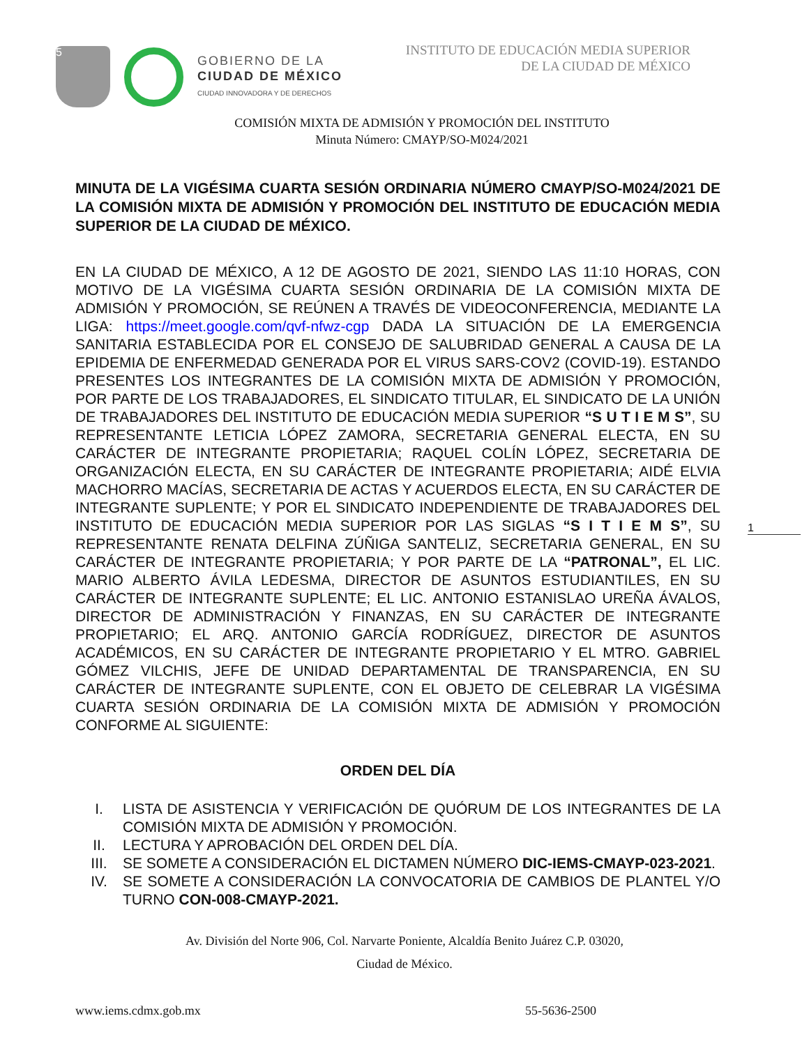5
GOBIERNO DE LA
CIUDAD DE MÉXICO
CIUDAD INNOVADORA Y DE DERECHOS
INSTITUTO DE EDUCACIÓN MEDIA SUPERIOR
DE LA CIUDAD DE MÉXICO
COMISIÓN MIXTA DE ADMISIÓN Y PROMOCIÓN DEL INSTITUTO
Minuta Número: CMAYP/SO-M024/2021
MINUTA DE LA VIGÉSIMA CUARTA SESIÓN ORDINARIA NÚMERO CMAYP/SO-M024/2021 DE LA COMISIÓN MIXTA DE ADMISIÓN Y PROMOCIÓN DEL INSTITUTO DE EDUCACIÓN MEDIA SUPERIOR DE LA CIUDAD DE MÉXICO.
EN LA CIUDAD DE MÉXICO, A 12 DE AGOSTO DE 2021, SIENDO LAS 11:10 HORAS, CON MOTIVO DE LA VIGÉSIMA CUARTA SESIÓN ORDINARIA DE LA COMISIÓN MIXTA DE ADMISIÓN Y PROMOCIÓN, SE REÚNEN A TRAVÉS DE VIDEOCONFERENCIA, MEDIANTE LA LIGA: https://meet.google.com/qvf-nfwz-cgp DADA LA SITUACIÓN DE LA EMERGENCIA SANITARIA ESTABLECIDA POR EL CONSEJO DE SALUBRIDAD GENERAL A CAUSA DE LA EPIDEMIA DE ENFERMEDAD GENERADA POR EL VIRUS SARS-COV2 (COVID-19). ESTANDO PRESENTES LOS INTEGRANTES DE LA COMISIÓN MIXTA DE ADMISIÓN Y PROMOCIÓN, POR PARTE DE LOS TRABAJADORES, EL SINDICATO TITULAR, EL SINDICATO DE LA UNIÓN DE TRABAJADORES DEL INSTITUTO DE EDUCACIÓN MEDIA SUPERIOR “S U T I E M S”, SU REPRESENTANTE LETICIA LÓPEZ ZAMORA, SECRETARIA GENERAL ELECTA, EN SU CARÁCTER DE INTEGRANTE PROPIETARIA; RAQUEL COLÍN LÓPEZ, SECRETARIA DE ORGANIZACIÓN ELECTA, EN SU CARÁCTER DE INTEGRANTE PROPIETARIA; AIDÉ ELVIA MACHORRO MACÍAS, SECRETARIA DE ACTAS Y ACUERDOS ELECTA, EN SU CARÁCTER DE INTEGRANTE SUPLENTE; Y POR EL SINDICATO INDEPENDIENTE DE TRABAJADORES DEL INSTITUTO DE EDUCACIÓN MEDIA SUPERIOR POR LAS SIGLAS “S I T I E M S”, SU REPRESENTANTE RENATA DELFINA ZÚÑIGA SANTELIZ, SECRETARIA GENERAL, EN SU CARÁCTER DE INTEGRANTE PROPIETARIA; Y POR PARTE DE LA “PATRONAL”, EL LIC. MARIO ALBERTO ÁVILA LEDESMA, DIRECTOR DE ASUNTOS ESTUDIANTILES, EN SU CARÁCTER DE INTEGRANTE SUPLENTE; EL LIC. ANTONIO ESTANISLAO UREÑA ÁVALOS, DIRECTOR DE ADMINISTRACIÓN Y FINANZAS, EN SU CARÁCTER DE INTEGRANTE PROPIETARIO; EL ARQ. ANTONIO GARCÍA RODRÍGUEZ, DIRECTOR DE ASUNTOS ACADÉMICOS, EN SU CARÁCTER DE INTEGRANTE PROPIETARIO Y EL MTRO. GABRIEL GÓMEZ VILCHIS, JEFE DE UNIDAD DEPARTAMENTAL DE TRANSPARENCIA, EN SU CARÁCTER DE INTEGRANTE SUPLENTE, CON EL OBJETO DE CELEBRAR LA VIGÉSIMA CUARTA SESIÓN ORDINARIA DE LA COMISIÓN MIXTA DE ADMISIÓN Y PROMOCIÓN CONFORME AL SIGUIENTE:
ORDEN DEL DÍA
I. LISTA DE ASISTENCIA Y VERIFICACIÓN DE QUÓRUM DE LOS INTEGRANTES DE LA COMISIÓN MIXTA DE ADMISIÓN Y PROMOCIÓN.
II. LECTURA Y APROBACIÓN DEL ORDEN DEL DÍA.
III. SE SOMETE A CONSIDERACIÓN EL DICTAMEN NÚMERO DIC-IEMS-CMAYP-023-2021.
IV. SE SOMETE A CONSIDERACIÓN LA CONVOCATORIA DE CAMBIOS DE PLANTEL Y/O TURNO CON-008-CMAYP-2021.
Av. División del Norte 906, Col. Narvarte Poniente, Alcaldía Benito Juárez C.P. 03020,
Ciudad de México.
www.iems.cdmx.gob.mx 55-5636-2500
1